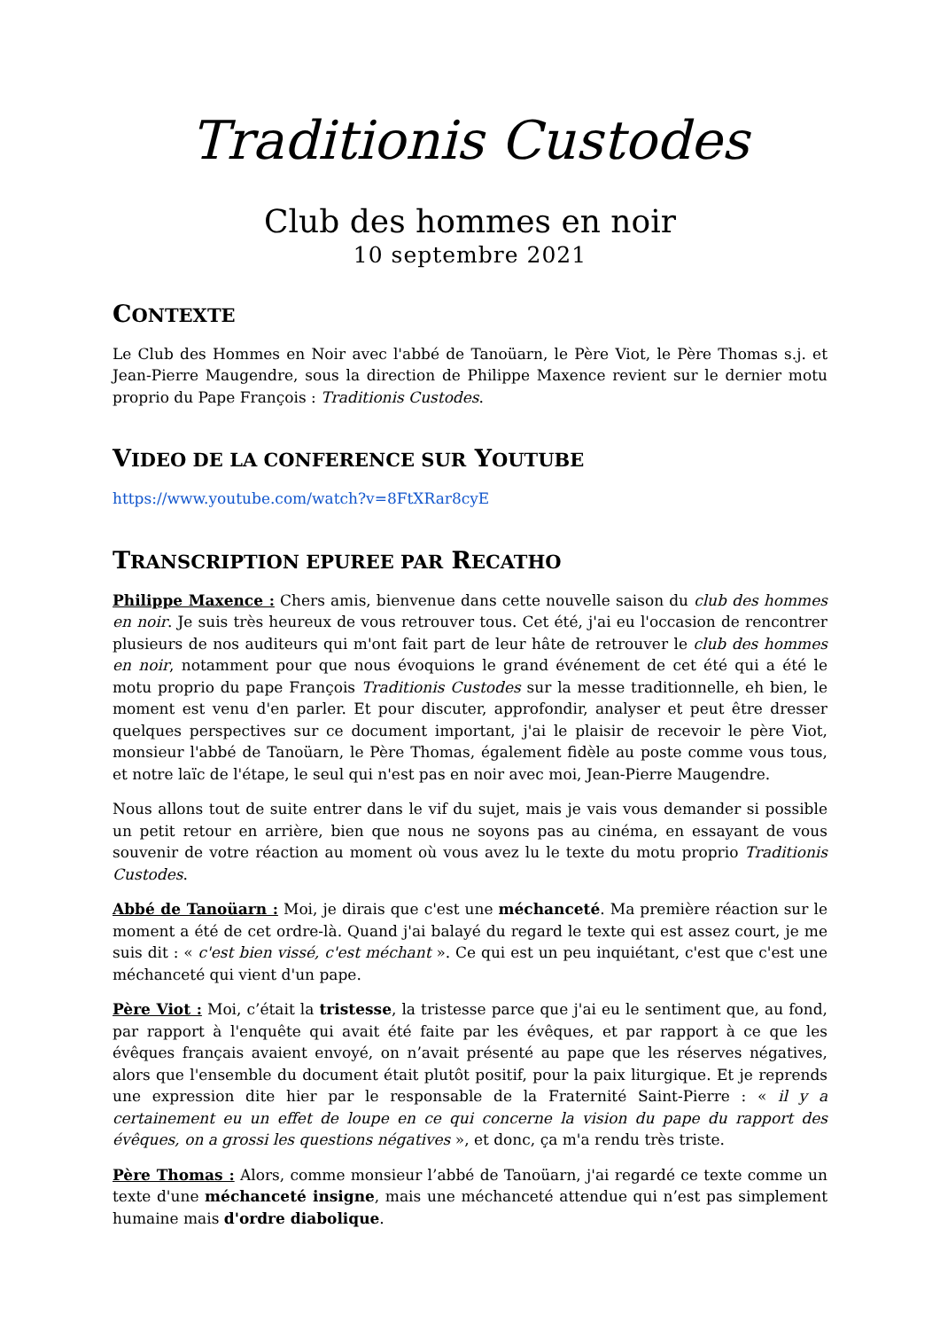Traditionis Custodes
Club des hommes en noir
10 septembre 2021
CONTEXTE
Le Club des Hommes en Noir avec l'abbé de Tanoüarn, le Père Viot, le Père Thomas s.j. et Jean-Pierre Maugendre, sous la direction de Philippe Maxence revient sur le dernier motu proprio du Pape François : Traditionis Custodes.
VIDEO DE LA CONFERENCE SUR YOUTUBE
https://www.youtube.com/watch?v=8FtXRar8cyE
TRANSCRIPTION EPUREE PAR RECATHO
Philippe Maxence : Chers amis, bienvenue dans cette nouvelle saison du club des hommes en noir. Je suis très heureux de vous retrouver tous. Cet été, j'ai eu l'occasion de rencontrer plusieurs de nos auditeurs qui m'ont fait part de leur hâte de retrouver le club des hommes en noir, notamment pour que nous évoquions le grand événement de cet été qui a été le motu proprio du pape François Traditionis Custodes sur la messe traditionnelle, eh bien, le moment est venu d'en parler. Et pour discuter, approfondir, analyser et peut être dresser quelques perspectives sur ce document important, j'ai le plaisir de recevoir le père Viot, monsieur l'abbé de Tanoüarn, le Père Thomas, également fidèle au poste comme vous tous, et notre laïc de l'étape, le seul qui n'est pas en noir avec moi, Jean-Pierre Maugendre.
Nous allons tout de suite entrer dans le vif du sujet, mais je vais vous demander si possible un petit retour en arrière, bien que nous ne soyons pas au cinéma, en essayant de vous souvenir de votre réaction au moment où vous avez lu le texte du motu proprio Traditionis Custodes.
Abbé de Tanoüarn : Moi, je dirais que c'est une méchanceté. Ma première réaction sur le moment a été de cet ordre-là. Quand j'ai balayé du regard le texte qui est assez court, je me suis dit : « c'est bien vissé, c'est méchant ». Ce qui est un peu inquiétant, c'est que c'est une méchanceté qui vient d'un pape.
Père Viot : Moi, c’était la tristesse, la tristesse parce que j'ai eu le sentiment que, au fond, par rapport à l'enquête qui avait été faite par les évêques, et par rapport à ce que les évêques français avaient envoyé, on n’avait présenté au pape que les réserves négatives, alors que l'ensemble du document était plutôt positif, pour la paix liturgique. Et je reprends une expression dite hier par le responsable de la Fraternité Saint-Pierre : « il y a certainement eu un effet de loupe en ce qui concerne la vision du pape du rapport des évêques, on a grossi les questions négatives », et donc, ça m'a rendu très triste.
Père Thomas : Alors, comme monsieur l’abbé de Tanoüarn, j'ai regardé ce texte comme un texte d'une méchanceté insigne, mais une méchanceté attendue qui n’est pas simplement humaine mais d'ordre diabolique.